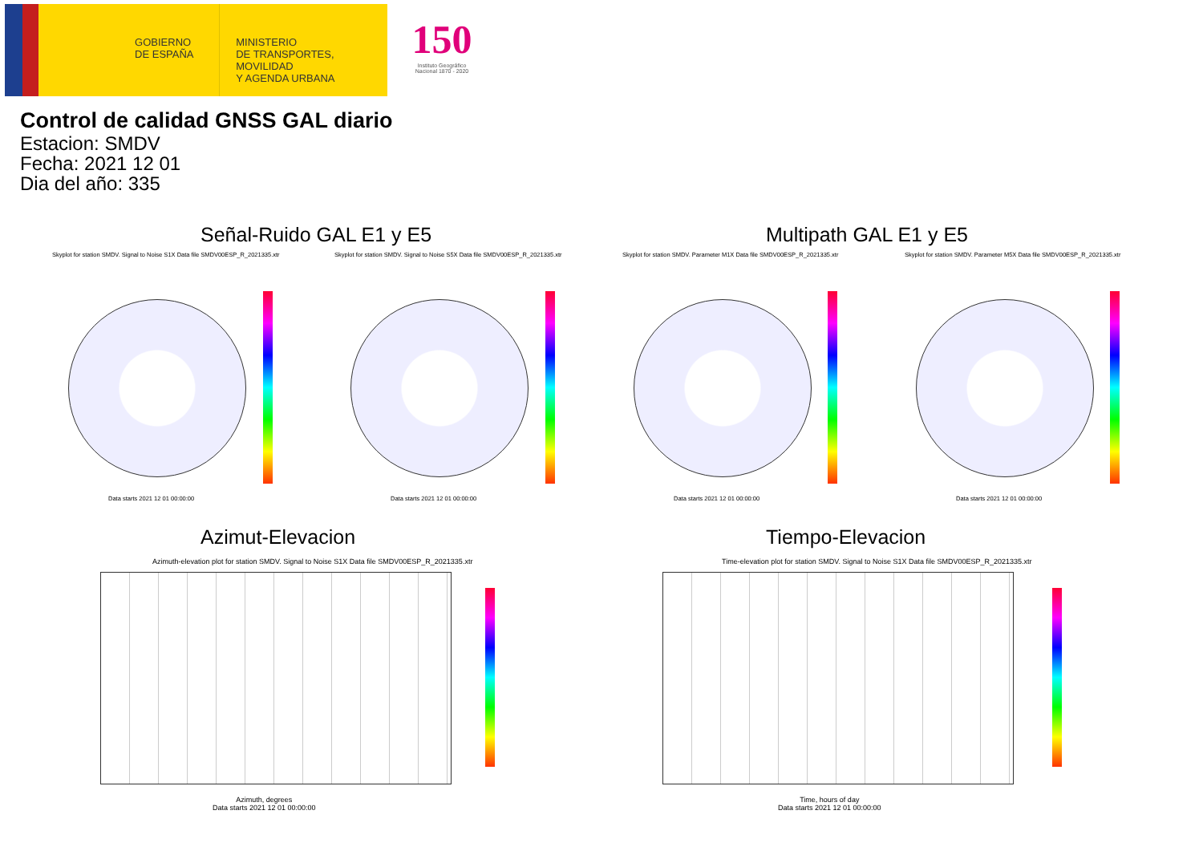GOBIERNO
DE ESPAÑA
MINISTERIO
DE TRANSPORTES, MOVILIDAD
Y AGENDA URBANA
150
Instituto Geográfico Nacional 1870 - 2020
Control de calidad GNSS GAL diario
Estacion: SMDV
Fecha: 2021 12 01
Dia del año: 335
Señal-Ruido GAL E1 y E5 Multipath GAL E1 y E5
Skyplot for station SMDV. Signal to Noise S1X Data file SMDV00ESP_R_2021335.xtr Skyplot for station SMDV. Signal to Noise S5X Data file SMDV00ESP_R_2021335.xtr Skyplot for station SMDV. Parameter M1X Data file SMDV00ESP_R_2021335.xtr Skyplot for station SMDV. Parameter M5X Data file SMDV00ESP_R_2021335.xtr
Data starts 2021 12 01 00:00:00 Data starts 2021 12 01 00:00:00 Data starts 2021 12 01 00:00:00 Data starts 2021 12 01 00:00:00
Azimut-Elevacion Tiempo-Elevacion
Azimuth-elevation plot for station SMDV. Signal to Noise S1X Data file SMDV00ESP_R_2021335.xtr Time-elevation plot for station SMDV. Signal to Noise S1X Data file SMDV00ESP_R_2021335.xtr
Azimuth, degrees
Data starts 2021 12 01 00:00:00
Time, hours of day
Data starts 2021 12 01 00:00:00